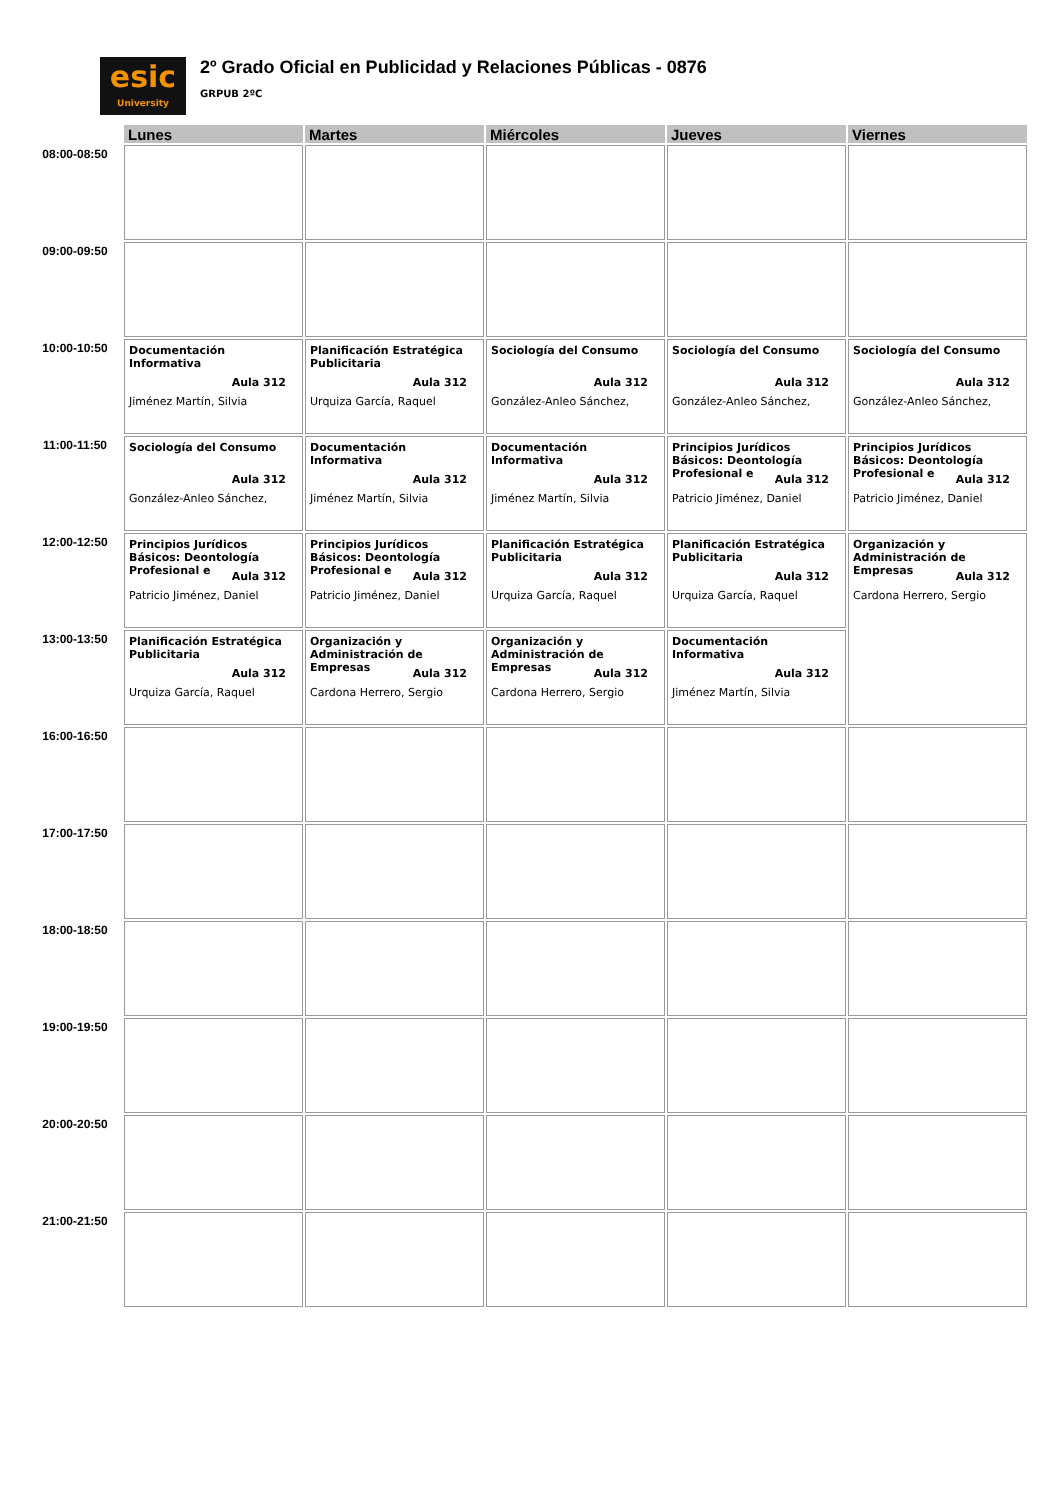esic
University
2º Grado Oficial en Publicidad y Relaciones Públicas - 0876
GRPUB 2ºC
| | Lunes | Martes | Miércoles | Jueves | Viernes |
| --- | --- | --- | --- | --- | --- |
| 08:00-08:50 | | | | | |
| 09:00-09:50 | | | | | |
| 10:00-10:50 | Documentación Informativa Aula 312 Jiménez Martín, Silvia | Planificación Estratégica Publicitaria Aula 312 Urquiza García, Raquel | Sociología del Consumo Aula 312 González-Anleo Sánchez, | Sociología del Consumo Aula 312 González-Anleo Sánchez, | Sociología del Consumo Aula 312 González-Anleo Sánchez, |
| 11:00-11:50 | Sociología del Consumo Aula 312 González-Anleo Sánchez, | Documentación Informativa Aula 312 Jiménez Martín, Silvia | Documentación Informativa Aula 312 Jiménez Martín, Silvia | Principios Jurídicos Básicos: Deontología Profesional e Aula 312 Patricio Jiménez, Daniel | Principios Jurídicos Básicos: Deontología Profesional e Aula 312 Patricio Jiménez, Daniel |
| 12:00-12:50 | Principios Jurídicos Básicos: Deontología Profesional e Aula 312 Patricio Jiménez, Daniel | Principios Jurídicos Básicos: Deontología Profesional e Aula 312 Patricio Jiménez, Daniel | Planificación Estratégica Publicitaria Aula 312 Urquiza García, Raquel | Planificación Estratégica Publicitaria Aula 312 Urquiza García, Raquel | Organización y Administración de Empresas Aula 312 Cardona Herrero, Sergio |
| 13:00-13:50 | Planificación Estratégica Publicitaria Aula 312 Urquiza García, Raquel | Organización y Administración de Empresas Aula 312 Cardona Herrero, Sergio | Organización y Administración de Empresas Aula 312 Cardona Herrero, Sergio | Documentación Informativa Aula 312 Jiménez Martín, Silvia | |
| 16:00-16:50 | | | | | |
| 17:00-17:50 | | | | | |
| 18:00-18:50 | | | | | |
| 19:00-19:50 | | | | | |
| 20:00-20:50 | | | | | |
| 21:00-21:50 | | | | | |